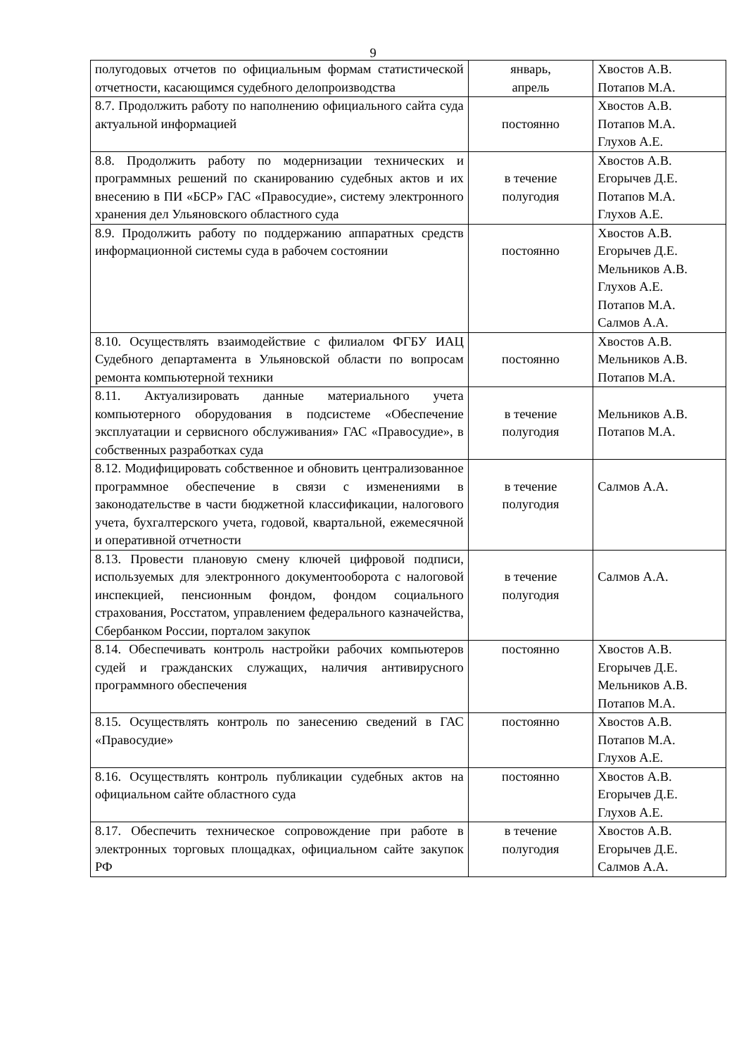9
| полугодовых отчетов по официальным формам статистической отчетности, касающимся судебного делопроизводства | январь, апрель | Хвостов А.В. Потапов М.А. |
| 8.7. Продолжить работу по наполнению официального сайта суда актуальной информацией | постоянно | Хвостов А.В. Потапов М.А. Глухов А.Е. |
| 8.8. Продолжить работу по модернизации технических и программных решений по сканированию судебных актов и их внесению в ПИ «БСР» ГАС «Правосудие», систему электронного хранения дел Ульяновского областного суда | в течение полугодия | Хвостов А.В. Егорычев Д.Е. Потапов М.А. Глухов А.Е. |
| 8.9. Продолжить работу по поддержанию аппаратных средств информационной системы суда в рабочем состоянии | постоянно | Хвостов А.В. Егорычев Д.Е. Мельников А.В. Глухов А.Е. Потапов М.А. Салмов А.А. |
| 8.10. Осуществлять взаимодействие с филиалом ФГБУ ИАЦ Судебного департамента в Ульяновской области по вопросам ремонта компьютерной техники | постоянно | Хвостов А.В. Мельников А.В. Потапов М.А. |
| 8.11. Актуализировать данные материального учета компьютерного оборудования в подсистеме «Обеспечение эксплуатации и сервисного обслуживания» ГАС «Правосудие», в собственных разработках суда | в течение полугодия | Мельников А.В. Потапов М.А. |
| 8.12. Модифицировать собственное и обновить централизованное программное обеспечение в связи с изменениями в законодательстве в части бюджетной классификации, налогового учета, бухгалтерского учета, годовой, квартальной, ежемесячной и оперативной отчетности | в течение полугодия | Салмов А.А. |
| 8.13. Провести плановую смену ключей цифровой подписи, используемых для электронного документооборота с налоговой инспекцией, пенсионным фондом, фондом социального страхования, Росстатом, управлением федерального казначейства, Сбербанком России, порталом закупок | в течение полугодия | Салмов А.А. |
| 8.14. Обеспечивать контроль настройки рабочих компьютеров судей и гражданских служащих, наличия антивирусного программного обеспечения | постоянно | Хвостов А.В. Егорычев Д.Е. Мельников А.В. Потапов М.А. |
| 8.15. Осуществлять контроль по занесению сведений в ГАС «Правосудие» | постоянно | Хвостов А.В. Потапов М.А. Глухов А.Е. |
| 8.16. Осуществлять контроль публикации судебных актов на официальном сайте областного суда | постоянно | Хвостов А.В. Егорычев Д.Е. Глухов А.Е. |
| 8.17. Обеспечить техническое сопровождение при работе в электронных торговых площадках, официальном сайте закупок РФ | в течение полугодия | Хвостов А.В. Егорычев Д.Е. Салмов А.А. |